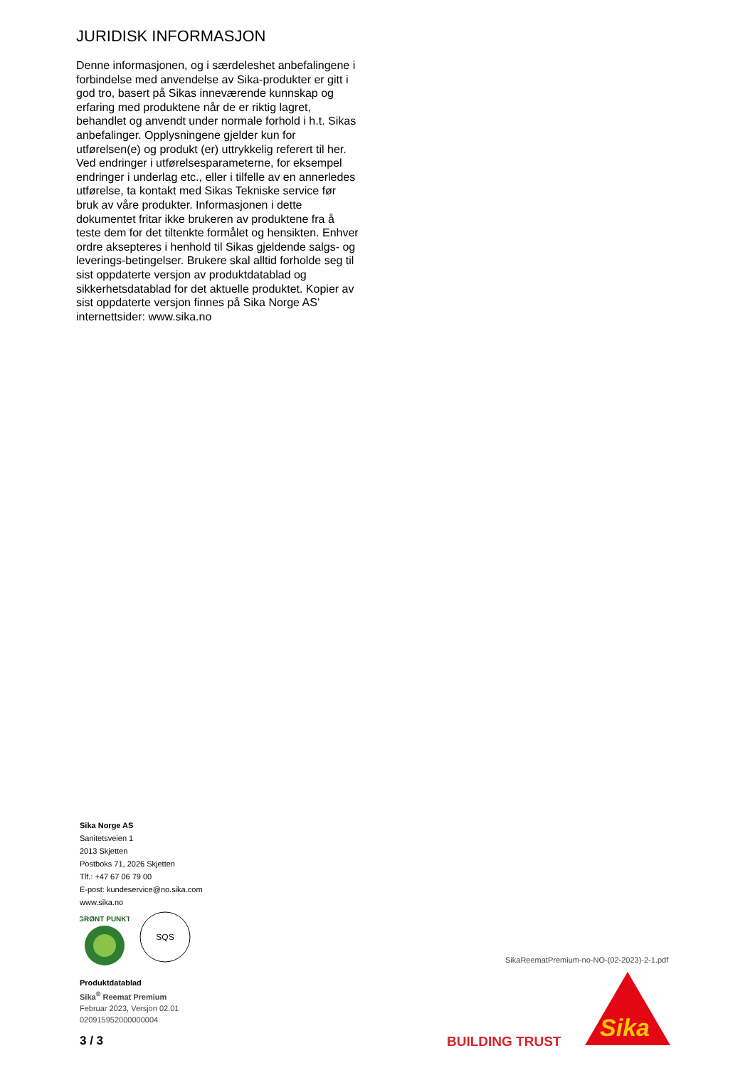JURIDISK INFORMASJON
Denne informasjonen, og i særdeleshet anbefalingene i forbindelse med anvendelse av Sika-produkter er gitt i god tro, basert på Sikas inneværende kunnskap og erfaring med produktene når de er riktig lagret, behandlet og anvendt under normale forhold i h.t. Sikas anbefalinger. Opplysningene gjelder kun for utførelsen(e) og produkt (er) uttrykkelig referert til her. Ved endringer i utførelsesparameterne, for eksempel endringer i underlag etc., eller i tilfelle av en annerledes utførelse, ta kontakt med Sikas Tekniske service før bruk av våre produkter. Informasjonen i dette dokumentet fritar ikke brukeren av produktene fra å teste dem for det tiltenkte formålet og hensikten. Enhver ordre aksepteres i henhold til Sikas gjeldende salgs- og leverings-betingelser. Brukere skal alltid forholde seg til sist oppdaterte versjon av produktdatablad og sikkerhetsdatablad for det aktuelle produktet. Kopier av sist oppdaterte versjon finnes på Sika Norge AS’ internettsider: www.sika.no
Sika Norge AS
Sanitetsveien 1
2013 Skjetten
Postboks 71, 2026 Skjetten
Tlf.: +47 67 06 79 00
E-post: kundeservice@no.sika.com
www.sika.no
GRØNT PUNKT
SQS
Produktdatablad
Sika<sup>®</sup> Reemat Premium
Februar 2023, Versjon 02.01
020915952000000004
3 / 3
SikaReematPremium-no-NO-(02-2023)-2-1.pdf
BUILDING TRUST
Sika